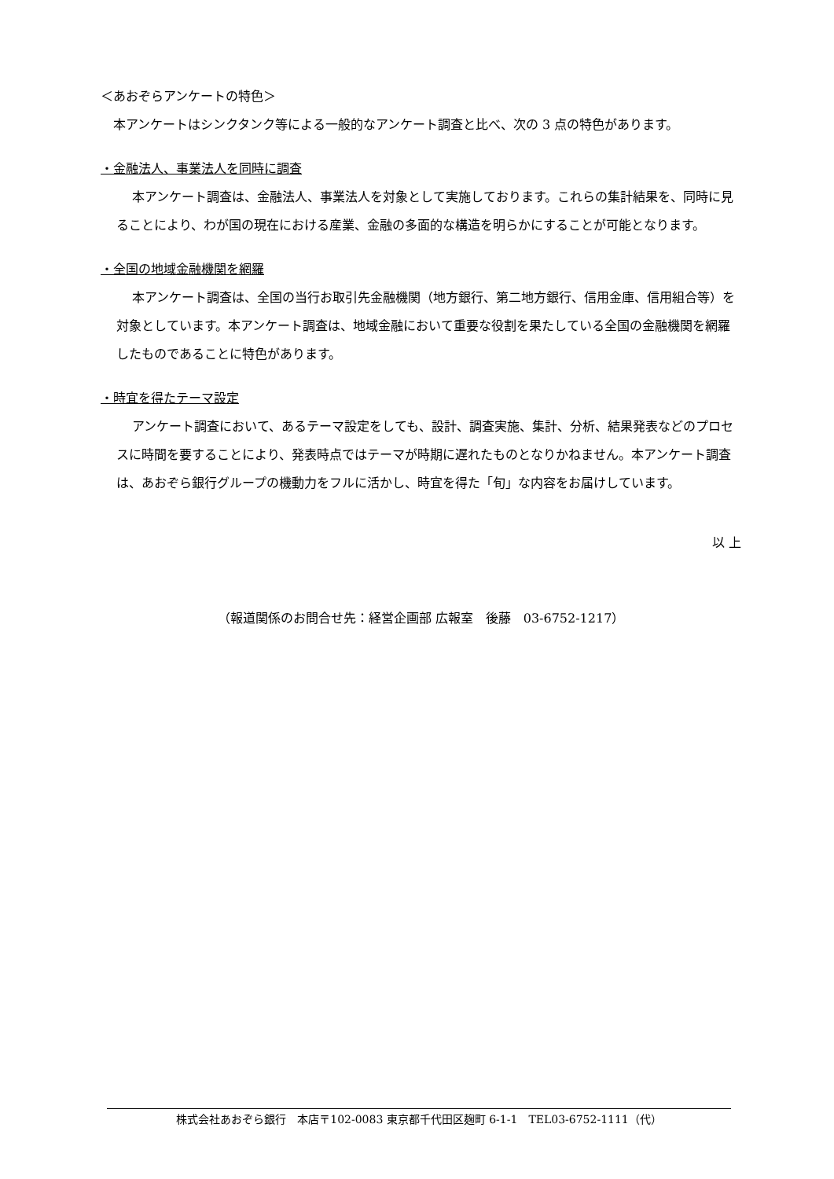＜あおぞらアンケートの特色＞
本アンケートはシンクタンク等による一般的なアンケート調査と比べ、次の 3 点の特色があります。
・金融法人、事業法人を同時に調査
本アンケート調査は、金融法人、事業法人を対象として実施しております。これらの集計結果を、同時に見ることにより、わが国の現在における産業、金融の多面的な構造を明らかにすることが可能となります。
・全国の地域金融機関を網羅
本アンケート調査は、全国の当行お取引先金融機関（地方銀行、第二地方銀行、信用金庫、信用組合等）を対象としています。本アンケート調査は、地域金融において重要な役割を果たしている全国の金融機関を網羅したものであることに特色があります。
・時宜を得たテーマ設定
アンケート調査において、あるテーマ設定をしても、設計、調査実施、集計、分析、結果発表などのプロセスに時間を要することにより、発表時点ではテーマが時期に遅れたものとなりかねません。本アンケート調査は、あおぞら銀行グループの機動力をフルに活かし、時宜を得た「旬」な内容をお届けしています。
以 上
（報道関係のお問合せ先：経営企画部 広報室　後藤　03-6752-1217）
株式会社あおぞら銀行　本店〒102-0083 東京都千代田区麹町 6-1-1　TEL03-6752-1111（代）